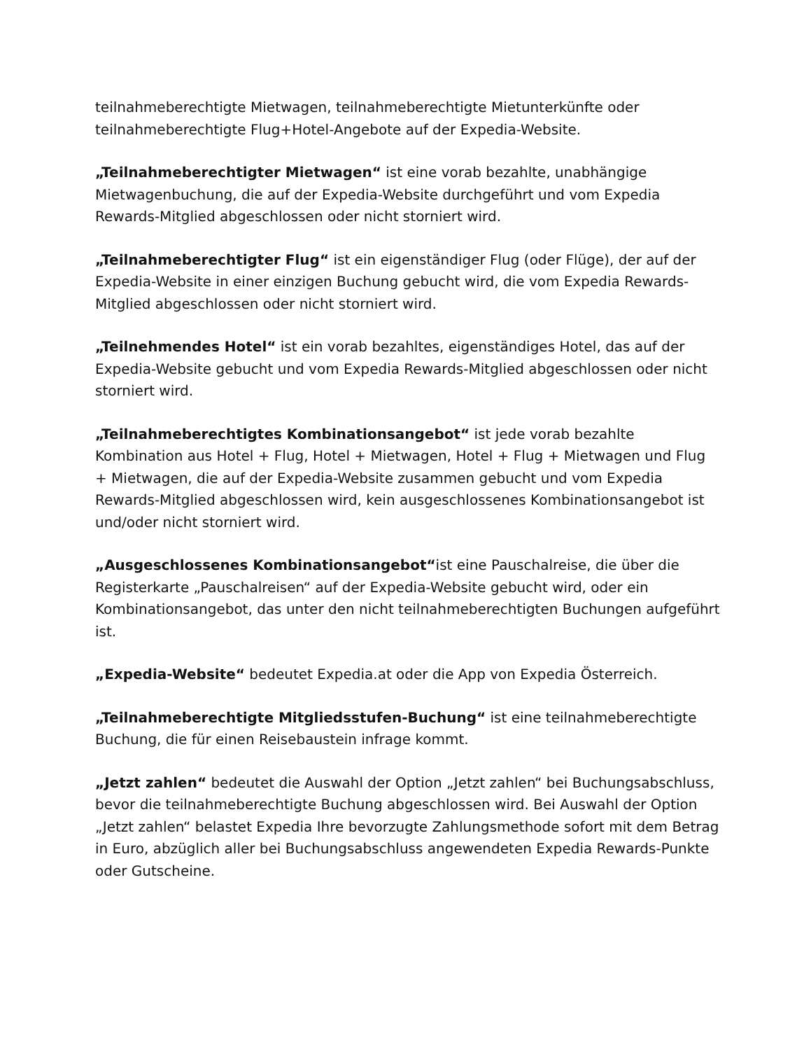teilnahmeberechtigte Mietwagen, teilnahmeberechtigte Mietunterkünfte oder teilnahmeberechtigte Flug+Hotel-Angebote auf der Expedia-Website.
„Teilnahmeberechtigter Mietwagen“ ist eine vorab bezahlte, unabhängige Mietwagenbuchung, die auf der Expedia-Website durchgeführt und vom Expedia Rewards-Mitglied abgeschlossen oder nicht storniert wird.
„Teilnahmeberechtigter Flug“ ist ein eigenständiger Flug (oder Flüge), der auf der Expedia-Website in einer einzigen Buchung gebucht wird, die vom Expedia Rewards-Mitglied abgeschlossen oder nicht storniert wird.
„Teilnehmendes Hotel“ ist ein vorab bezahltes, eigenständiges Hotel, das auf der Expedia-Website gebucht und vom Expedia Rewards-Mitglied abgeschlossen oder nicht storniert wird.
„Teilnahmeberechtigtes Kombinationsangebot“ ist jede vorab bezahlte Kombination aus Hotel + Flug, Hotel + Mietwagen, Hotel + Flug + Mietwagen und Flug + Mietwagen, die auf der Expedia-Website zusammen gebucht und vom Expedia Rewards-Mitglied abgeschlossen wird, kein ausgeschlossenes Kombinationsangebot ist und/oder nicht storniert wird.
„Ausgeschlossenes Kombinationsangebot“ist eine Pauschalreise, die über die Registerkarte „Pauschalreisen“ auf der Expedia-Website gebucht wird, oder ein Kombinationsangebot, das unter den nicht teilnahmeberechtigten Buchungen aufgeführt ist.
„Expedia-Website“ bedeutet Expedia.at oder die App von Expedia Österreich.
„Teilnahmeberechtigte Mitgliedsstufen-Buchung“ ist eine teilnahmeberechtigte Buchung, die für einen Reisebaustein infrage kommt.
„Jetzt zahlen“ bedeutet die Auswahl der Option „Jetzt zahlen“ bei Buchungsabschluss, bevor die teilnahmeberechtigte Buchung abgeschlossen wird. Bei Auswahl der Option „Jetzt zahlen“ belastet Expedia Ihre bevorzugte Zahlungsmethode sofort mit dem Betrag in Euro, abzüglich aller bei Buchungsabschluss angewendeten Expedia Rewards-Punkte oder Gutscheine.